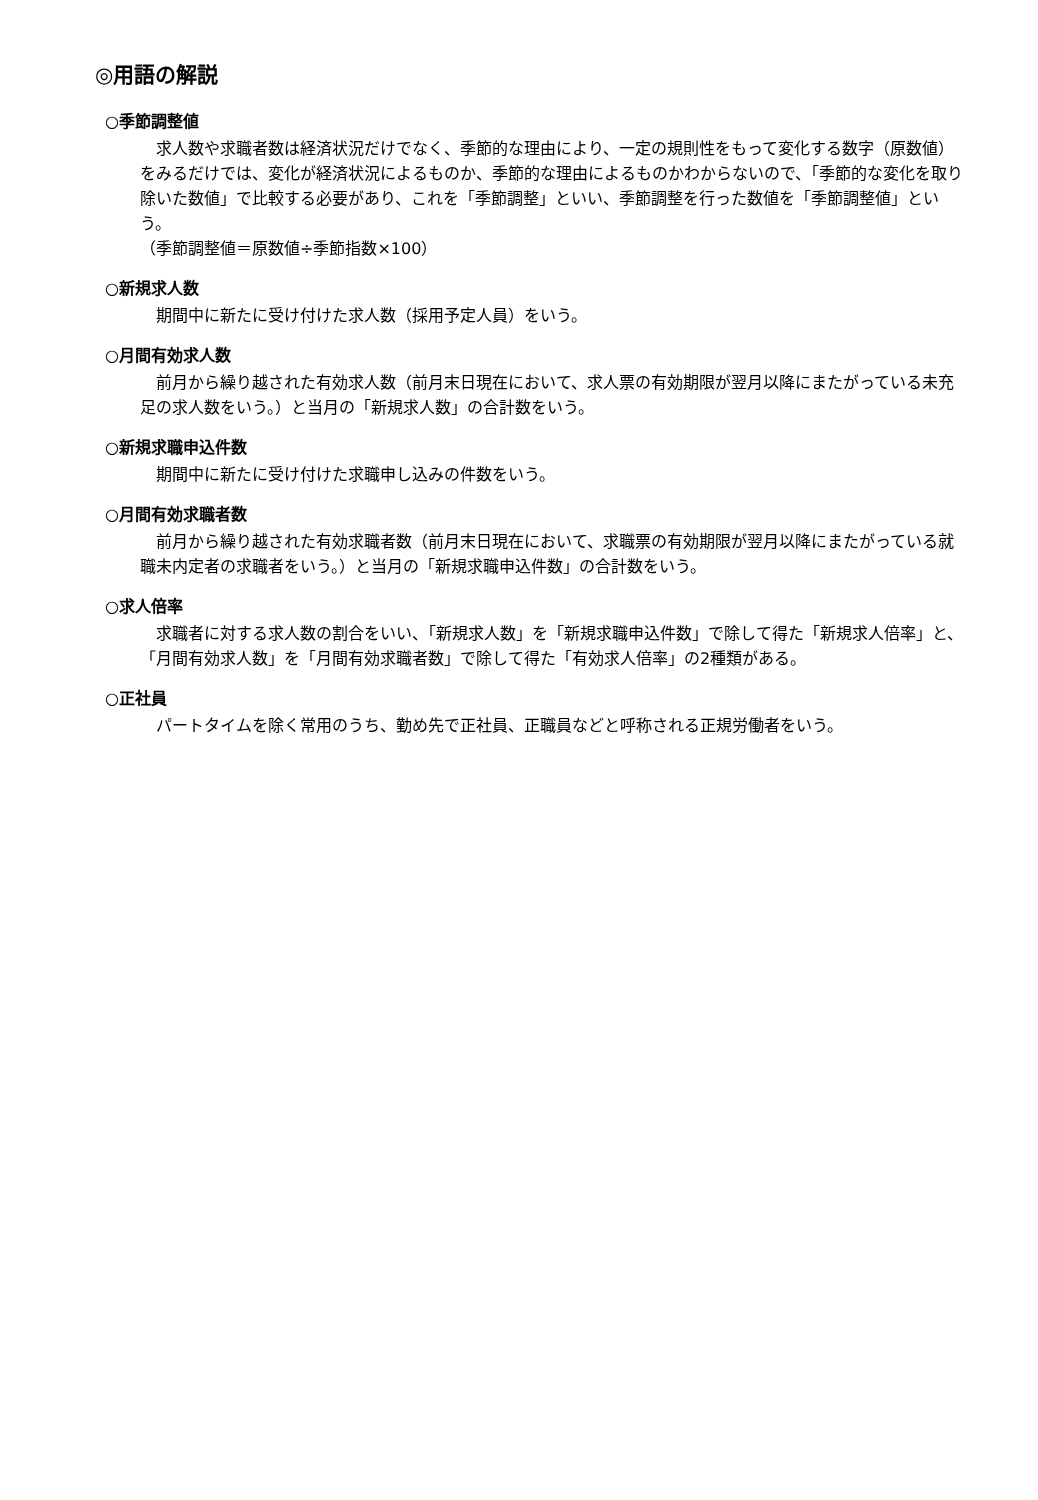◎用語の解説
○季節調整値
求人数や求職者数は経済状況だけでなく、季節的な理由により、一定の規則性をもって変化する数字（原数値）をみるだけでは、変化が経済状況によるものか、季節的な理由によるものかわからないので、「季節的な変化を取り除いた数値」で比較する必要があり、これを「季節調整」といい、季節調整を行った数値を「季節調整値」という。
（季節調整値＝原数値÷季節指数×100）
○新規求人数
期間中に新たに受け付けた求人数（採用予定人員）をいう。
○月間有効求人数
前月から繰り越された有効求人数（前月末日現在において、求人票の有効期限が翌月以降にまたがっている未充足の求人数をいう。）と当月の「新規求人数」の合計数をいう。
○新規求職申込件数
期間中に新たに受け付けた求職申し込みの件数をいう。
○月間有効求職者数
前月から繰り越された有効求職者数（前月末日現在において、求職票の有効期限が翌月以降にまたがっている就職未内定者の求職者をいう。）と当月の「新規求職申込件数」の合計数をいう。
○求人倍率
求職者に対する求人数の割合をいい、「新規求人数」を「新規求職申込件数」で除して得た「新規求人倍率」と、「月間有効求人数」を「月間有効求職者数」で除して得た「有効求人倍率」の2種類がある。
○正社員
パートタイムを除く常用のうち、勤め先で正社員、正職員などと呼称される正規労働者をいう。